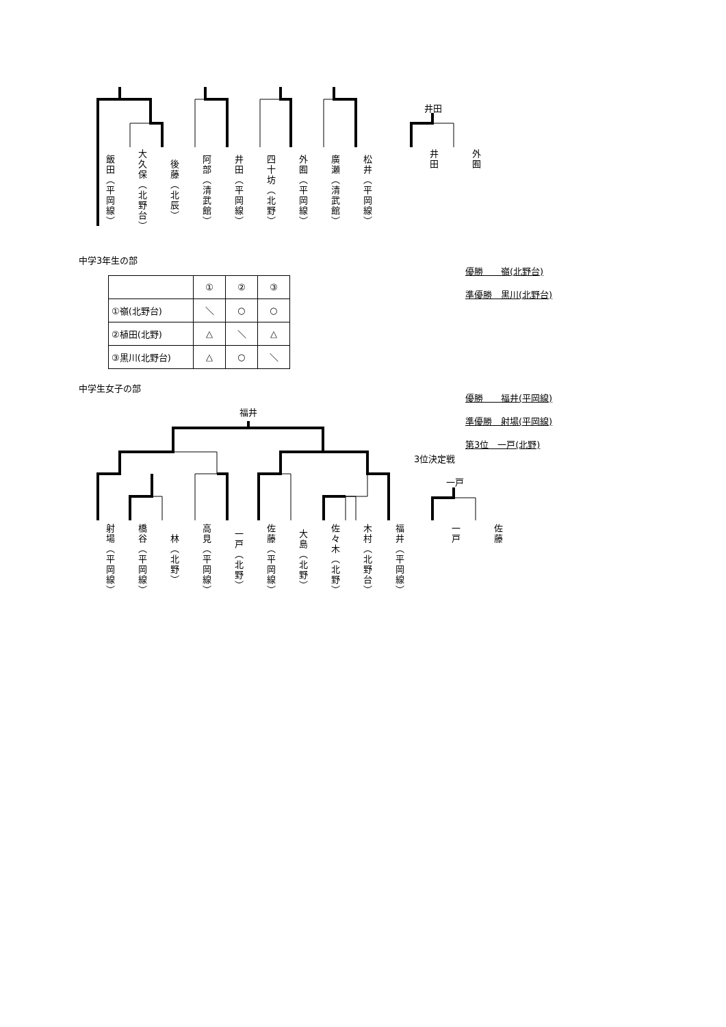飯田（平岡線）
大久保（北野台）
後藤（北辰）
阿部（清武館）
井田（平岡線）
四十坊（北野）
外囿（平岡線）
廣瀬（清武館）
松井（平岡線）
井田
井田
外囿
中学3年生の部
| | ① | ② | ③ |
| ①嶺(北野台) | ＼ | ○ | ○ |
| ②植田(北野) | △ | ＼ | △ |
| ③黒川(北野台) | △ | ○ | ＼ |
優勝　　嶺(北野台)
準優勝　黒川(北野台)
中学生女子の部
優勝　　福井(平岡線)
準優勝　射場(平岡線)
第3位　一戸(北野)
福井
3位決定戦
一戸
射場（平岡線）
橋谷（平岡線）
林（北野）
高見（平岡線）
一戸（北野）
佐藤（平岡線）
大島（北野）
佐々木（北野）
木村（北野台）
福井（平岡線）
一戸
佐藤